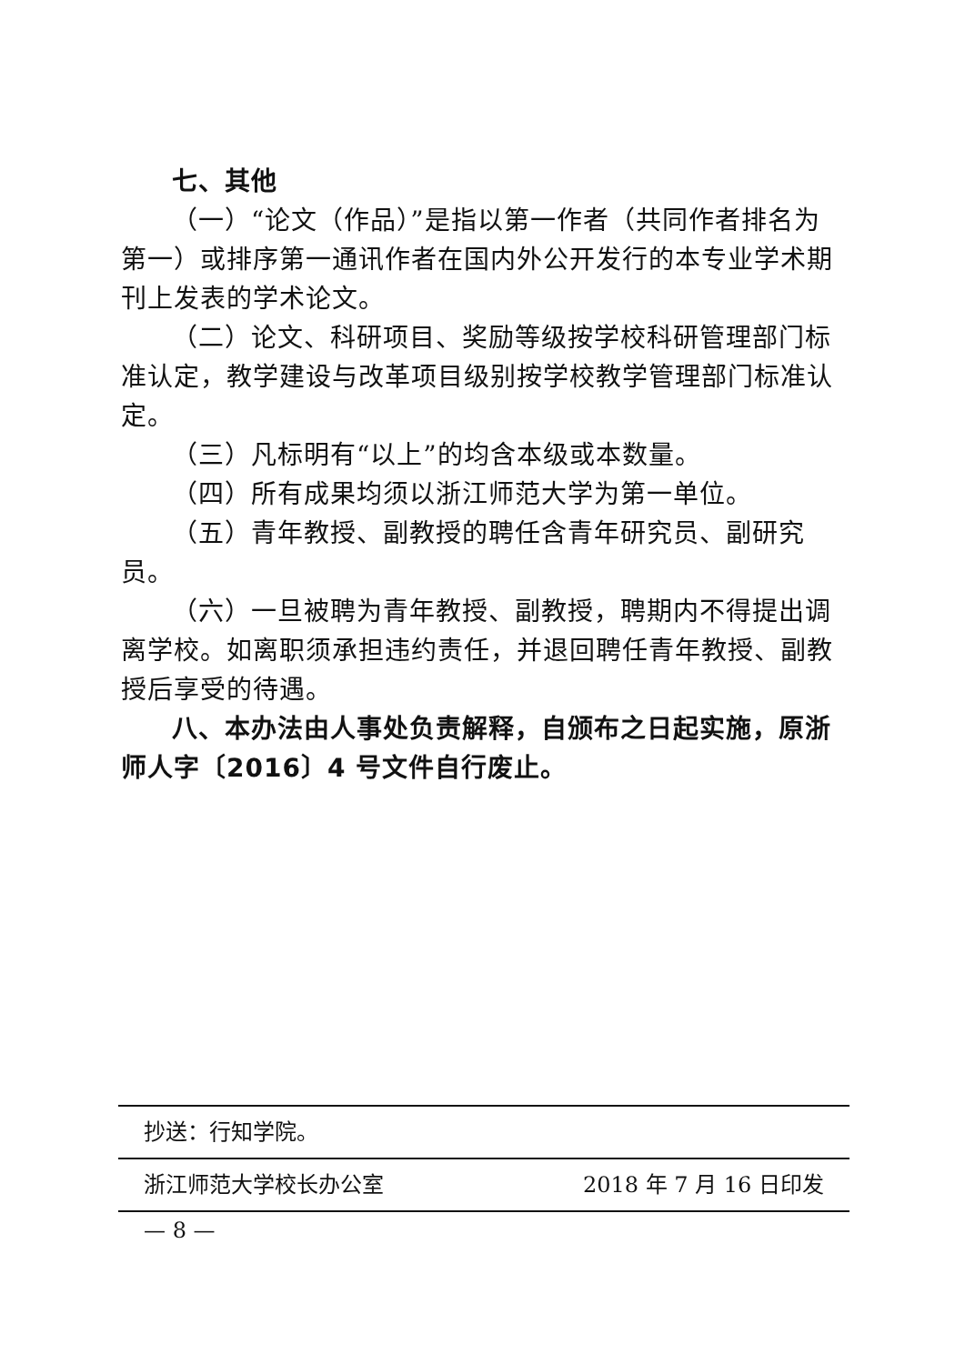七、其他
（一）“论文（作品）”是指以第一作者（共同作者排名为第一）或排序第一通讯作者在国内外公开发行的本专业学术期刊上发表的学术论文。
（二）论文、科研项目、奖励等级按学校科研管理部门标准认定，教学建设与改革项目级别按学校教学管理部门标准认定。
（三）凡标明有“以上”的均含本级或本数量。
（四）所有成果均须以浙江师范大学为第一单位。
（五）青年教授、副教授的聘任含青年研究员、副研究员。
（六）一旦被聘为青年教授、副教授，聘期内不得提出调离学校。如离职须承担违约责任，并退回聘任青年教授、副教授后享受的待遇。
八、本办法由人事处负责解释，自颁布之日起实施，原浙师人字〔2016〕4 号文件自行废止。
抄送：行知学院。
浙江师范大学校长办公室 2018 年 7 月 16 日印发
— 8 —